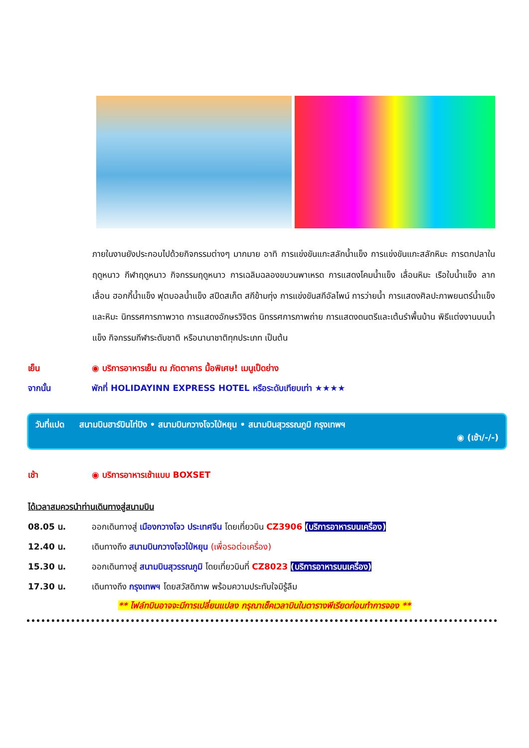ภายในงานยังประกอบไปด้วยกิจกรรมต่างๆ มากมาย อาทิ การแข่งขันแกะสลักน้ำแข็ง การแข่งขันแกะสลักหิมะ การตกปลาในฤดูหนาว กีฬาฤดูหนาว กิจกรรมฤดูหนาว การเฉลิมฉลองขบวนพาเหรด การแสดงโคมน้ำแข็ง เลื่อนหิมะ เรือใบน้ำแข็ง ลากเลื่อน ฮอกกี้น้ำแข็ง ฟุตบอลน้ำแข็ง สปีดสเก็ต สกีข้ามทุ่ง การแข่งขันสกีอัลไพน์ การว่ายน้ำ การแสดงศิลปะภาพยนตร์น้ำแข็งและหิมะ นิทรรศการภาพวาด การแสดงอักษรวิจิตร นิทรรศการภาพถ่าย การแสดงดนตรีและเต้นรำพื้นบ้าน พิธีแต่งงานบนน้ำแข็ง กิจกรรมกีฬาระดับชาติ หรือนานาชาติทุกประเภท เป็นต้น
เย็น ◉ บริการอาหารเย็น ณ ภัตตาคาร มื้อพิเศษ! เมนูเป็ดย่าง
จากนั้น พักที่ HOLIDAYINN EXPRESS HOTEL หรือระดับเทียบเท่า ★★★★
วันที่แปด สนามบินฮาร์บินไท่ปิง • สนามบินกวางโจวไป่หยุน • สนามบินสุวรรณภูมิ กรุงเทพฯ
◉ (เช้า/-/-)
เช้า ◉ บริการอาหารเช้าแบบ BOXSET
ได้เวลาสมควรนำท่านเดินทางสู่สนามบิน
08.05 น. ออกเดินทางสู่ เมืองกวางโจว ประเทศจีน โดยเที่ยวบิน CZ3906 (บริการอาหารบนเครื่อง)
12.40 น. เดินทางถึง สนามบินกวางโจวไป่หยุน (เพื่อรอต่อเครื่อง)
15.30 น. ออกเดินทางสู่ สนามบินสุวรรณภูมิ โดยเที่ยวบินที่ CZ8023 (บริการอาหารบนเครื่อง)
17.30 น. เดินทางถึง กรุงเทพฯ โดยสวัสดิภาพ พร้อมความประทับใจมิรู้ลืม
** ไฟล์ทบินอาจจะมีการเปลี่ยนแปลง กรุณาเช็คเวลาบินในตารางพีเรียดก่อนทำการจอง **